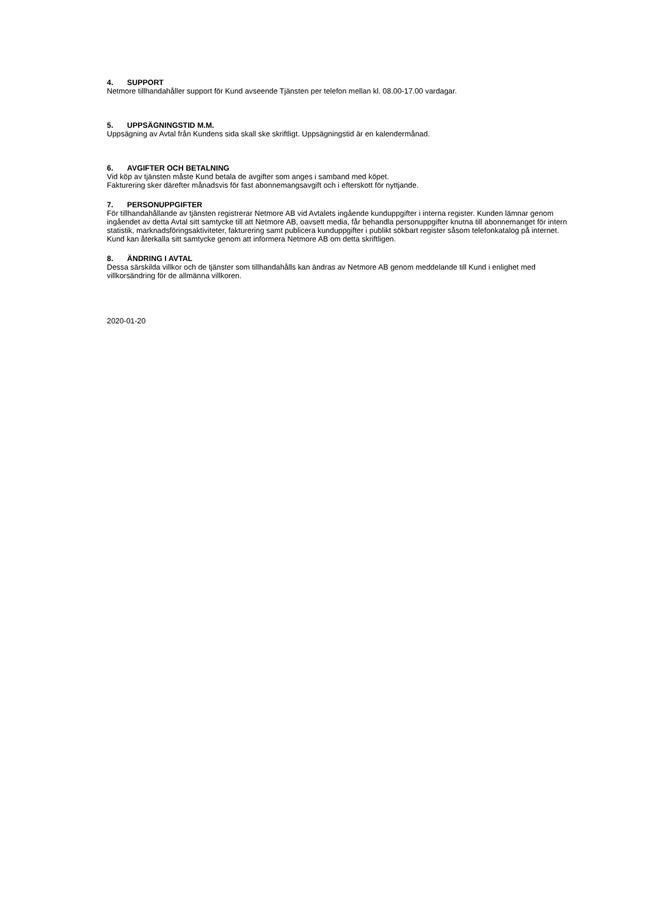4. SUPPORT
Netmore tillhandahåller support för Kund avseende Tjänsten per telefon mellan kl. 08.00-17.00 vardagar.
5. UPPSÄGNINGSTID M.M.
Uppsägning av Avtal från Kundens sida skall ske skriftligt. Uppsägningstid är en kalendermånad.
6. AVGIFTER OCH BETALNING
Vid köp av tjänsten måste Kund betala de avgifter som anges i samband med köpet.
Fakturering sker därefter månadsvis för fast abonnemangsavgift och i efterskott för nyttjande.
7. PERSONUPPGIFTER
För tillhandahållande av tjänsten registrerar Netmore AB vid Avtalets ingående kunduppgifter i interna register. Kunden lämnar genom ingåendet av detta Avtal sitt samtycke till att Netmore AB, oavsett media, får behandla personuppgifter knutna till abonnemanget för intern statistik, marknadsföringsaktiviteter, fakturering samt publicera kunduppgifter i publikt sökbart register såsom telefonkatalog på internet. Kund kan återkalla sitt samtycke genom att informera Netmore AB om detta skriftligen.
8. ÄNDRING I AVTAL
Dessa särskilda villkor och de tjänster som tillhandahålls kan ändras av Netmore AB genom meddelande till Kund i enlighet med villkorsändring för de allmänna villkoren.
2020-01-20